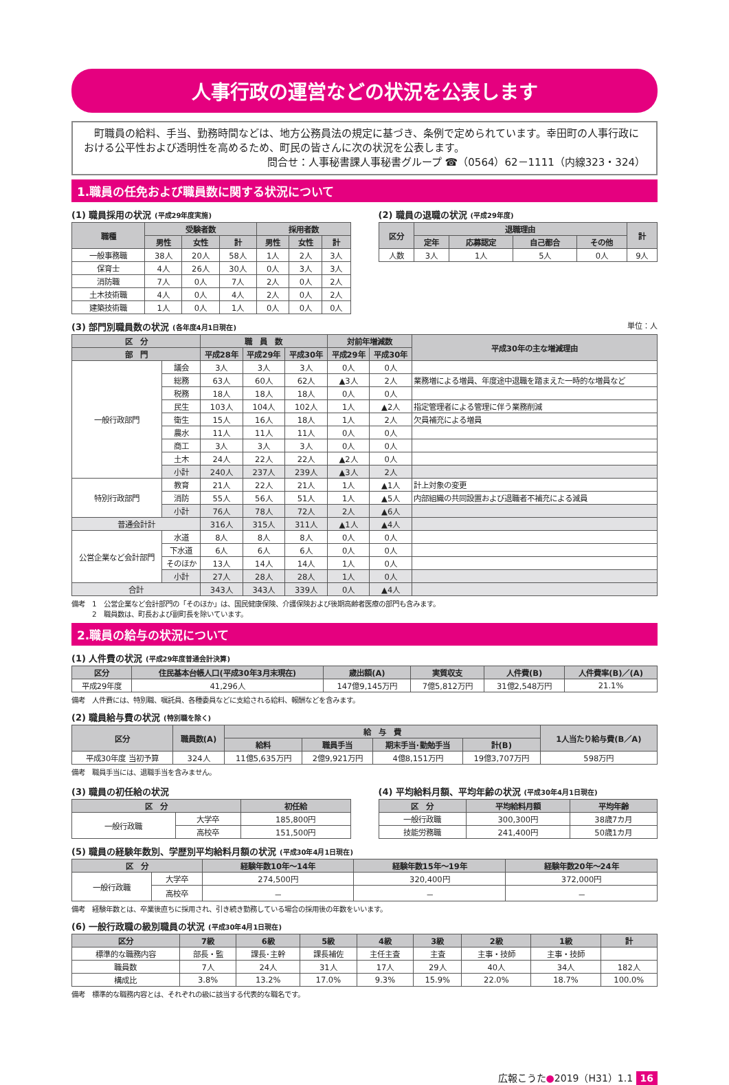人事行政の運営などの状況を公表します
　町職員の給料、手当、勤務時間などは、地方公務員法の規定に基づき、条例で定められています。幸田町の人事行政における公平性および透明性を高めるため、町民の皆さんに次の状況を公表します。
問合せ：人事秘書課人事秘書グループ ☎（0564）62－1111（内線323・324）
1.職員の任免および職員数に関する状況について
(1) 職員採用の状況 (平成29年度実施)
| 職種 | 受験者数 | | | 採用者数 | | |
| --- | --- | --- | --- | --- | --- | --- |
| | 男性 | 女性 | 計 | 男性 | 女性 | 計 |
| 一般事務職 | 38人 | 20人 | 58人 | 1人 | 2人 | 3人 |
| 保育士 | 4人 | 26人 | 30人 | 0人 | 3人 | 3人 |
| 消防職 | 7人 | 0人 | 7人 | 2人 | 0人 | 2人 |
| 土木技術職 | 4人 | 0人 | 4人 | 2人 | 0人 | 2人 |
| 建築技術職 | 1人 | 0人 | 1人 | 0人 | 0人 | 0人 |
(2) 職員の退職の状況 (平成29年度)
| 区分 | 退職理由 | | | | 計 |
| --- | --- | --- | --- | --- | --- |
| | 定年 | 応募認定 | 自己都合 | その他 | |
| 人数 | 3人 | 1人 | 5人 | 0人 | 9人 |
(3) 部門別職員数の状況 (各年度4月1日現在) 単位：人
| 区 分 | | 職 員 数 | | | 対前年増減数 | | 平成30年の主な増減理由 |
| --- | --- | --- | --- | --- | --- | --- | --- |
| 部 門 | | 平成28年 | 平成29年 | 平成30年 | 平成29年 | 平成30年 | |
| 一般行政部門 | 議会 | 3人 | 3人 | 3人 | 0人 | 0人 | |
| | 総務 | 63人 | 60人 | 62人 | ▲3人 | 2人 | 業務増による増員、年度途中退職を踏まえた一時的な増員など |
| | 税務 | 18人 | 18人 | 18人 | 0人 | 0人 | |
| | 民生 | 103人 | 104人 | 102人 | 1人 | ▲2人 | 指定管理者による管理に伴う業務削減 |
| | 衛生 | 15人 | 16人 | 18人 | 1人 | 2人 | 欠員補充による増員 |
| | 農水 | 11人 | 11人 | 11人 | 0人 | 0人 | |
| | 商工 | 3人 | 3人 | 3人 | 0人 | 0人 | |
| | 土木 | 24人 | 22人 | 22人 | ▲2人 | 0人 | |
| | 小計 | 240人 | 237人 | 239人 | ▲3人 | 2人 | |
| 特別行政部門 | 教育 | 21人 | 22人 | 21人 | 1人 | ▲1人 | 計上対象の変更 |
| | 消防 | 55人 | 56人 | 51人 | 1人 | ▲5人 | 内部組織の共同設置および退職者不補充による減員 |
| | 小計 | 76人 | 78人 | 72人 | 2人 | ▲6人 | |
| 普通会計計 | | 316人 | 315人 | 311人 | ▲1人 | ▲4人 | |
| 公営企業など会計部門 | 水道 | 8人 | 8人 | 8人 | 0人 | 0人 | |
| | 下水道 | 6人 | 6人 | 6人 | 0人 | 0人 | |
| | そのほか | 13人 | 14人 | 14人 | 1人 | 0人 | |
| | 小計 | 27人 | 28人 | 28人 | 1人 | 0人 | |
| 合計 | | 343人 | 343人 | 339人 | 0人 | ▲4人 | |
備考　1　公営企業など会計部門の「そのほか」は、国民健康保険、介護保険および後期高齢者医療の部門も含みます。
　　　2　職員数は、町長および副町長を除いています。
2.職員の給与の状況について
(1) 人件費の状況 (平成29年度普通会計決算)
| 区分 | 住民基本台帳人口(平成30年3月末現在) | 歳出額(A) | 実質収支 | 人件費(B) | 人件費率(B)／(A) |
| --- | --- | --- | --- | --- | --- |
| 平成29年度 | 41,296人 | 147億9,145万円 | 7億5,812万円 | 31億2,548万円 | 21.1% |
備考　人件費には、特別職、嘱託員、各種委員などに支給される給料、報酬などを含みます。
(2) 職員給与費の状況 (特別職を除く)
| 区分 | 職員数(A) | 給 与 費 | | | | 1人当たり給与費(B／A) |
| --- | --- | --- | --- | --- | --- | --- |
| | | 給料 | 職員手当 | 期末手当･勤勉手当 | 計(B) | |
| 平成30年度 当初予算 | 324人 | 11億5,635万円 | 2億9,921万円 | 4億8,151万円 | 19億3,707万円 | 598万円 |
備考　職員手当には、退職手当を含みません。
(3) 職員の初任給の状況
| 区 分 | | 初任給 |
| --- | --- | --- |
| 一般行政職 | 大学卒 | 185,800円 |
| | 高校卒 | 151,500円 |
(4) 平均給料月額、平均年齢の状況 (平成30年4月1日現在)
| 区 分 | 平均給料月額 | 平均年齢 |
| --- | --- | --- |
| 一般行政職 | 300,300円 | 38歳7カ月 |
| 技能労務職 | 241,400円 | 50歳1カ月 |
(5) 職員の経験年数別、学歴別平均給料月額の状況 (平成30年4月1日現在)
| 区 分 | | 経験年数10年～14年 | 経験年数15年～19年 | 経験年数20年～24年 |
| --- | --- | --- | --- | --- |
| 一般行政職 | 大学卒 | 274,500円 | 320,400円 | 372,000円 |
| | 高校卒 | － | － | － |
備考　経験年数とは、卒業後直ちに採用され、引き続き勤務している場合の採用後の年数をいいます。
(6) 一般行政職の級別職員の状況 (平成30年4月1日現在)
| 区分 | 7級 | 6級 | 5級 | 4級 | 3級 | 2級 | 1級 | 計 |
| --- | --- | --- | --- | --- | --- | --- | --- | --- |
| 標準的な職務内容 | 部長・監 | 課長･主幹 | 課長補佐 | 主任主査 | 主査 | 主事・技師 | 主事・技師 | |
| 職員数 | 7人 | 24人 | 31人 | 17人 | 29人 | 40人 | 34人 | 182人 |
| 構成比 | 3.8% | 13.2% | 17.0% | 9.3% | 15.9% | 22.0% | 18.7% | 100.0% |
備考　標準的な職務内容とは、それぞれの級に該当する代表的な職名です。
広報こうた●2019（H31）1.1 16